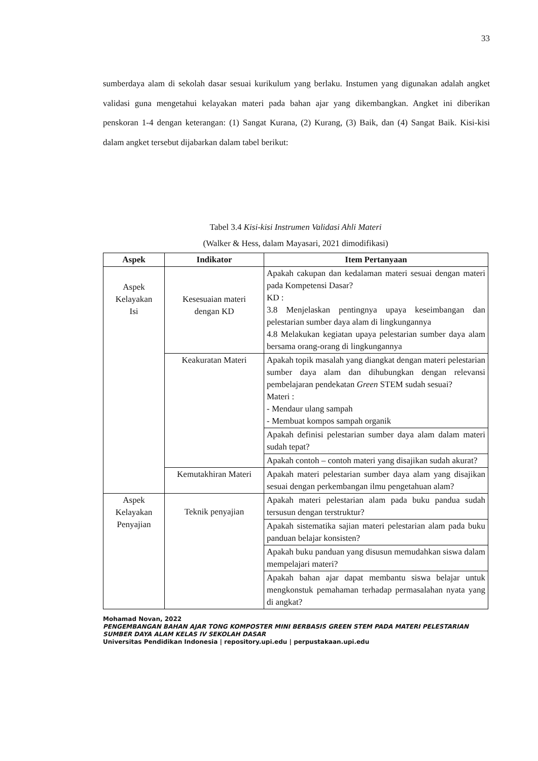33
sumberdaya alam di sekolah dasar sesuai kurikulum yang berlaku. Instumen yang digunakan adalah angket validasi guna mengetahui kelayakan materi pada bahan ajar yang dikembangkan. Angket ini diberikan penskoran 1-4 dengan keterangan: (1) Sangat Kurana, (2) Kurang, (3) Baik, dan (4) Sangat Baik. Kisi-kisi dalam angket tersebut dijabarkan dalam tabel berikut:
Tabel 3.4 Kisi-kisi Instrumen Validasi Ahli Materi
(Walker & Hess, dalam Mayasari, 2021 dimodifikasi)
| Aspek | Indikator | Item Pertanyaan |
| --- | --- | --- |
| Aspek Kelayakan Isi | Kesesuaian materi dengan KD | Apakah cakupan dan kedalaman materi sesuai dengan materi pada Kompetensi Dasar? KD : 3.8 Menjelaskan pentingnya upaya keseimbangan dan pelestarian sumber daya alam di lingkungannya 4.8 Melakukan kegiatan upaya pelestarian sumber daya alam bersama orang-orang di lingkungannya |
| | Keakuratan Materi | Apakah topik masalah yang diangkat dengan materi pelestarian sumber daya alam dan dihubungkan dengan relevansi pembelajaran pendekatan Green STEM sudah sesuai? Materi : - Mendaur ulang sampah - Membuat kompos sampah organik |
| | | Apakah definisi pelestarian sumber daya alam dalam materi sudah tepat? |
| | | Apakah contoh – contoh materi yang disajikan sudah akurat? |
| | Kemutakhiran Materi | Apakah materi pelestarian sumber daya alam yang disajikan sesuai dengan perkembangan ilmu pengetahuan alam? |
| Aspek Kelayakan Penyajian | Teknik penyajian | Apakah materi pelestarian alam pada buku pandua sudah tersusun dengan terstruktur? |
| | | Apakah sistematika sajian materi pelestarian alam pada buku panduan belajar konsisten? |
| | | Apakah buku panduan yang disusun memudahkan siswa dalam mempelajari materi? |
| | | Apakah bahan ajar dapat membantu siswa belajar untuk mengkonstuk pemahaman terhadap permasalahan nyata yang di angkat? |
Mohamad Novan, 2022
PENGEMBANGAN BAHAN AJAR TONG KOMPOSTER MINI BERBASIS GREEN STEM PADA MATERI PELESTARIAN SUMBER DAYA ALAM KELAS IV SEKOLAH DASAR
Universitas Pendidikan Indonesia | repository.upi.edu | perpustakaan.upi.edu